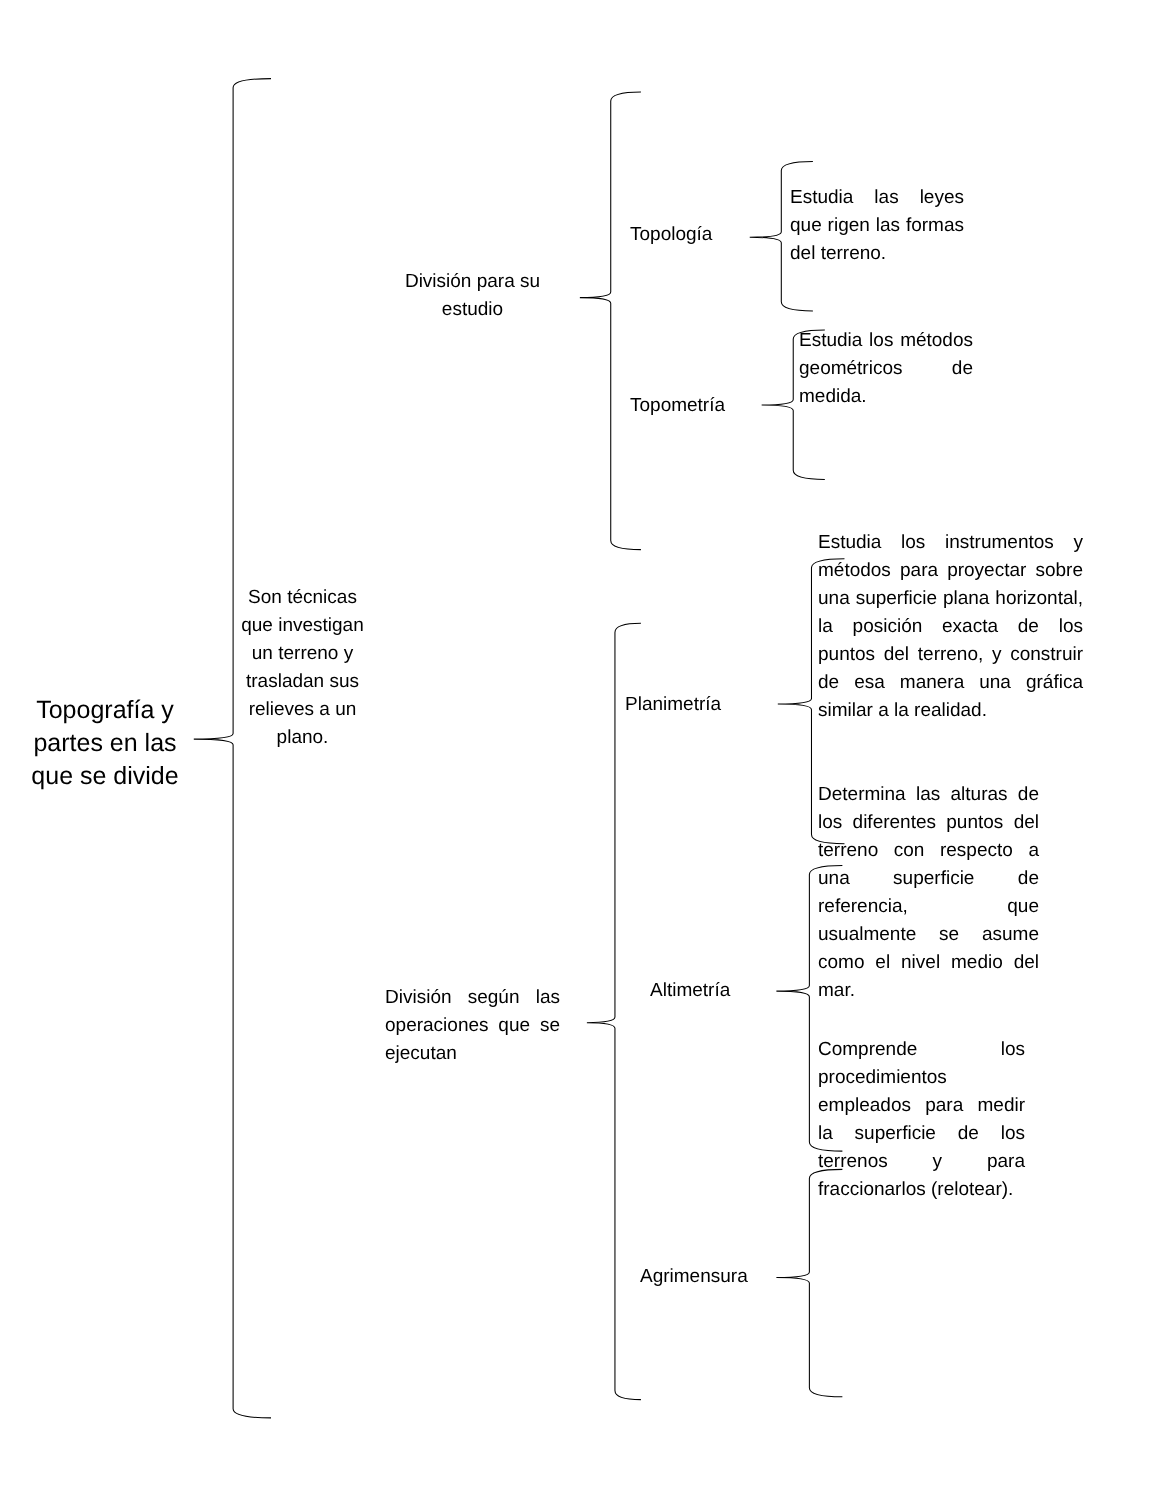Topografía y partes en las que se divide
Son técnicas que investigan un terreno y trasladan sus relieves a un plano.
División para su estudio
División según las operaciones que se ejecutan
Topología
Topometría
Planimetría
Altimetría
Agrimensura
Estudia las leyes que rigen las formas del terreno.
Estudia los métodos geométricos de medida.
Estudia los instrumentos y métodos para proyectar sobre una superficie plana horizontal, la posición exacta de los puntos del terreno, y construir de esa manera una gráfica similar a la realidad.
Determina las alturas de los diferentes puntos del terreno con respecto a una superficie de referencia, que usualmente se asume como el nivel medio del mar.
Comprende los procedimientos empleados para medir la superficie de los terrenos y para fraccionarlos (relotear).